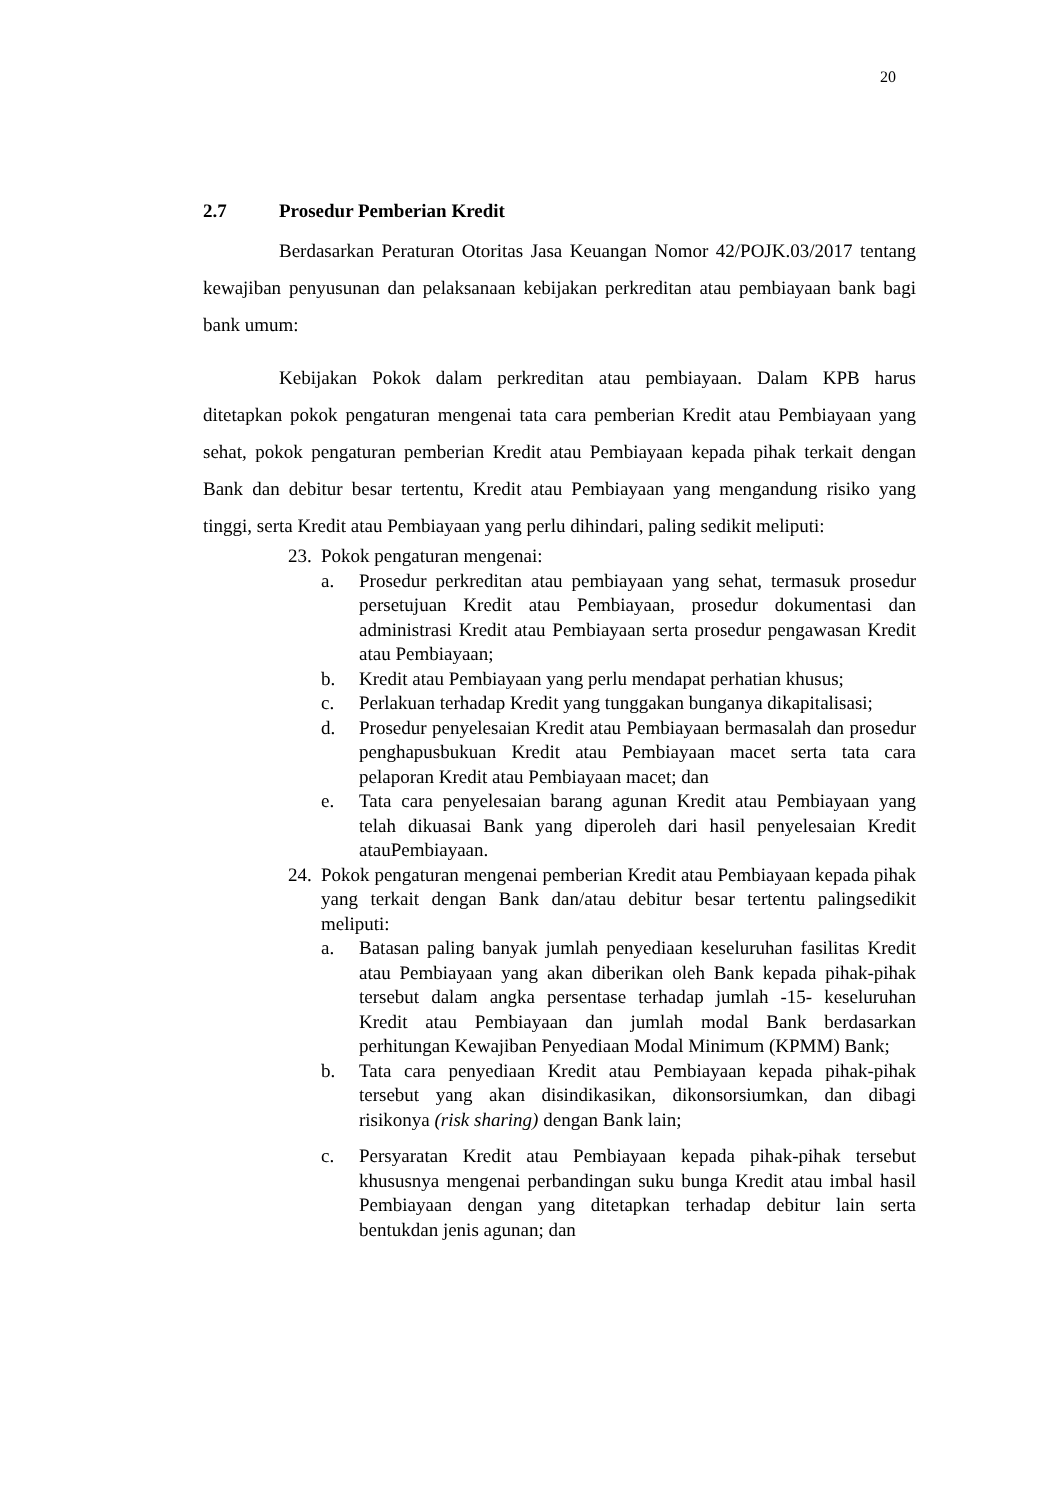20
2.7 Prosedur Pemberian Kredit
Berdasarkan Peraturan Otoritas Jasa Keuangan Nomor 42/POJK.03/2017 tentang kewajiban penyusunan dan pelaksanaan kebijakan perkreditan atau pembiayaan bank bagi bank umum:
Kebijakan Pokok dalam perkreditan atau pembiayaan. Dalam KPB harus ditetapkan pokok pengaturan mengenai tata cara pemberian Kredit atau Pembiayaan yang sehat, pokok pengaturan pemberian Kredit atau Pembiayaan kepada pihak terkait dengan Bank dan debitur besar tertentu, Kredit atau Pembiayaan yang mengandung risiko yang tinggi, serta Kredit atau Pembiayaan yang perlu dihindari, paling sedikit meliputi:
23.
Pokok pengaturan mengenai:
a. Prosedur perkreditan atau pembiayaan yang sehat, termasuk prosedur persetujuan Kredit atau Pembiayaan, prosedur dokumentasi dan administrasi Kredit atau Pembiayaan serta prosedur pengawasan Kredit atau Pembiayaan;
b. Kredit atau Pembiayaan yang perlu mendapat perhatian khusus;
c. Perlakuan terhadap Kredit yang tunggakan bunganya dikapitalisasi;
d. Prosedur penyelesaian Kredit atau Pembiayaan bermasalah dan prosedur penghapusbukuan Kredit atau Pembiayaan macet serta tata cara pelaporan Kredit atau Pembiayaan macet; dan
e. Tata cara penyelesaian barang agunan Kredit atau Pembiayaan yang telah dikuasai Bank yang diperoleh dari hasil penyelesaian Kredit atauPembiayaan.
24.
Pokok pengaturan mengenai pemberian Kredit atau Pembiayaan kepada pihak yang terkait dengan Bank dan/atau debitur besar tertentu palingsedikit meliputi:
a. Batasan paling banyak jumlah penyediaan keseluruhan fasilitas Kredit atau Pembiayaan yang akan diberikan oleh Bank kepada pihak-pihak tersebut dalam angka persentase terhadap jumlah -15- keseluruhan Kredit atau Pembiayaan dan jumlah modal Bank berdasarkan perhitungan Kewajiban Penyediaan Modal Minimum (KPMM) Bank;
b. Tata cara penyediaan Kredit atau Pembiayaan kepada pihak-pihak tersebut yang akan disindikasikan, dikonsorsiumkan, dan dibagi risikonya (risk sharing) dengan Bank lain;
c. Persyaratan Kredit atau Pembiayaan kepada pihak-pihak tersebut khususnya mengenai perbandingan suku bunga Kredit atau imbal hasil Pembiayaan dengan yang ditetapkan terhadap debitur lain serta bentukdan jenis agunan; dan